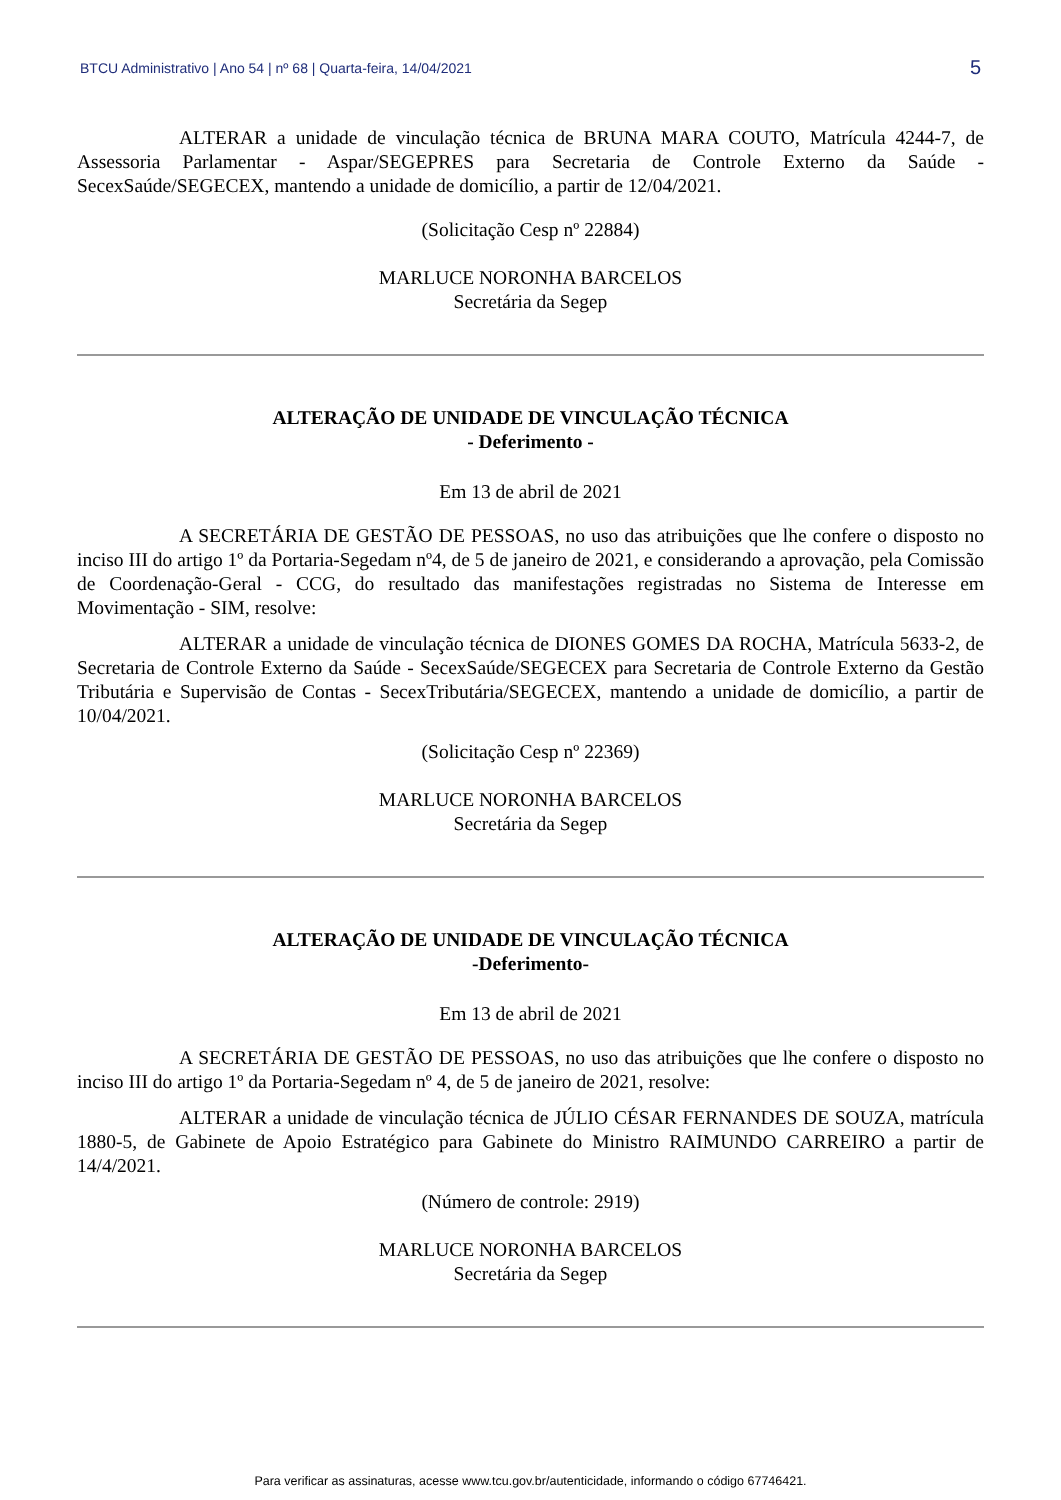BTCU Administrativo | Ano 54 | nº 68 | Quarta-feira, 14/04/2021 5
ALTERAR a unidade de vinculação técnica de BRUNA MARA COUTO, Matrícula 4244-7, de Assessoria Parlamentar - Aspar/SEGEPRES para Secretaria de Controle Externo da Saúde - SecexSaúde/SEGECEX, mantendo a unidade de domicílio, a partir de 12/04/2021.
(Solicitação Cesp nº 22884)
MARLUCE NORONHA BARCELOS
Secretária da Segep
ALTERAÇÃO DE UNIDADE DE VINCULAÇÃO TÉCNICA
- Deferimento -
Em 13 de abril de 2021
A SECRETÁRIA DE GESTÃO DE PESSOAS, no uso das atribuições que lhe confere o disposto no inciso III do artigo 1º da Portaria-Segedam nº4, de 5 de janeiro de 2021, e considerando a aprovação, pela Comissão de Coordenação-Geral - CCG, do resultado das manifestações registradas no Sistema de Interesse em Movimentação - SIM, resolve:
ALTERAR a unidade de vinculação técnica de DIONES GOMES DA ROCHA, Matrícula 5633-2, de Secretaria de Controle Externo da Saúde - SecexSaúde/SEGECEX para Secretaria de Controle Externo da Gestão Tributária e Supervisão de Contas - SecexTributária/SEGECEX, mantendo a unidade de domicílio, a partir de 10/04/2021.
(Solicitação Cesp nº 22369)
MARLUCE NORONHA BARCELOS
Secretária da Segep
ALTERAÇÃO DE UNIDADE DE VINCULAÇÃO TÉCNICA
-Deferimento-
Em 13 de abril de 2021
A SECRETÁRIA DE GESTÃO DE PESSOAS, no uso das atribuições que lhe confere o disposto no inciso III do artigo 1º da Portaria-Segedam nº 4, de 5 de janeiro de 2021, resolve:
ALTERAR a unidade de vinculação técnica de JÚLIO CÉSAR FERNANDES DE SOUZA, matrícula 1880-5, de Gabinete de Apoio Estratégico para Gabinete do Ministro RAIMUNDO CARREIRO a partir de 14/4/2021.
(Número de controle: 2919)
MARLUCE NORONHA BARCELOS
Secretária da Segep
Para verificar as assinaturas, acesse www.tcu.gov.br/autenticidade, informando o código 67746421.